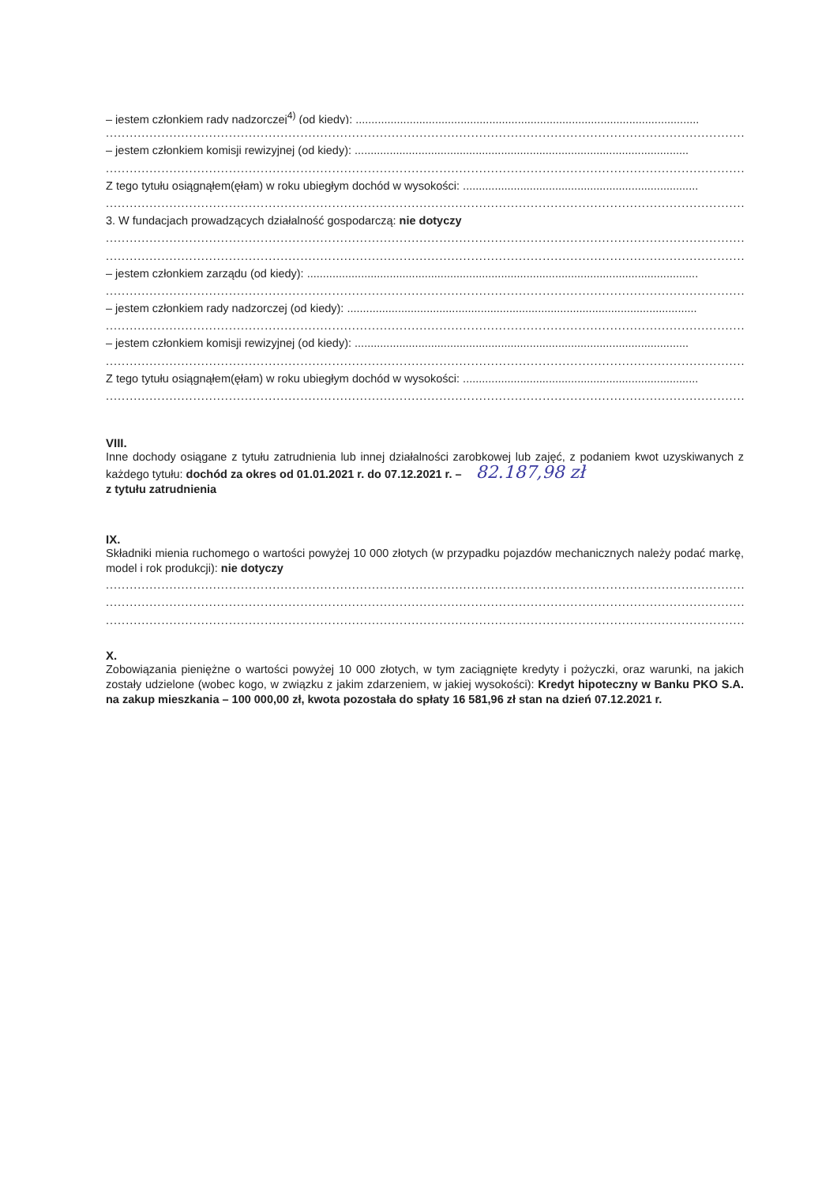– jestem członkiem rady nadzorczej<sup>4)</sup> (od kiedy): ............................................................................................................
.............................................................................................................................................................................
– jestem członkiem komisji rewizyjnej (od kiedy): .........................................................................................................
.............................................................................................................................................................................
Z tego tytułu osiągnąłem(ęłam) w roku ubiegłym dochód w wysokości: ..........................................................................
.............................................................................................................................................................................
3. W fundacjach prowadzących działalność gospodarczą: nie dotyczy
.............................................................................................................................................................................
.............................................................................................................................................................................
– jestem członkiem zarządu (od kiedy): ...........................................................................................................................
.............................................................................................................................................................................
– jestem członkiem rady nadzorczej (od kiedy): ..............................................................................................................
.............................................................................................................................................................................
– jestem członkiem komisji rewizyjnej (od kiedy): .........................................................................................................
.............................................................................................................................................................................
Z tego tytułu osiągnąłem(ęłam) w roku ubiegłym dochód w wysokości: ..........................................................................
.............................................................................................................................................................................
VIII.
Inne dochody osiągane z tytułu zatrudnienia lub innej działalności zarobkowej lub zajęć, z podaniem kwot uzyskiwanych z każdego tytułu: dochód za okres od 01.01.2021 r. do 07.12.2021 r. – 82.187,98 zł
z tytułu zatrudnienia
IX.
Składniki mienia ruchomego o wartości powyżej 10 000 złotych (w przypadku pojazdów mechanicznych należy podać markę, model i rok produkcji): nie dotyczy
.............................................................................................................................................................................
.............................................................................................................................................................................
.............................................................................................................................................................................
X.
Zobowiązania pieniężne o wartości powyżej 10 000 złotych, w tym zaciągnięte kredyty i pożyczki, oraz warunki, na jakich zostały udzielone (wobec kogo, w związku z jakim zdarzeniem, w jakiej wysokości): Kredyt hipoteczny w Banku PKO S.A. na zakup mieszkania – 100 000,00 zł, kwota pozostała do spłaty 16 581,96 zł stan na dzień 07.12.2021 r.